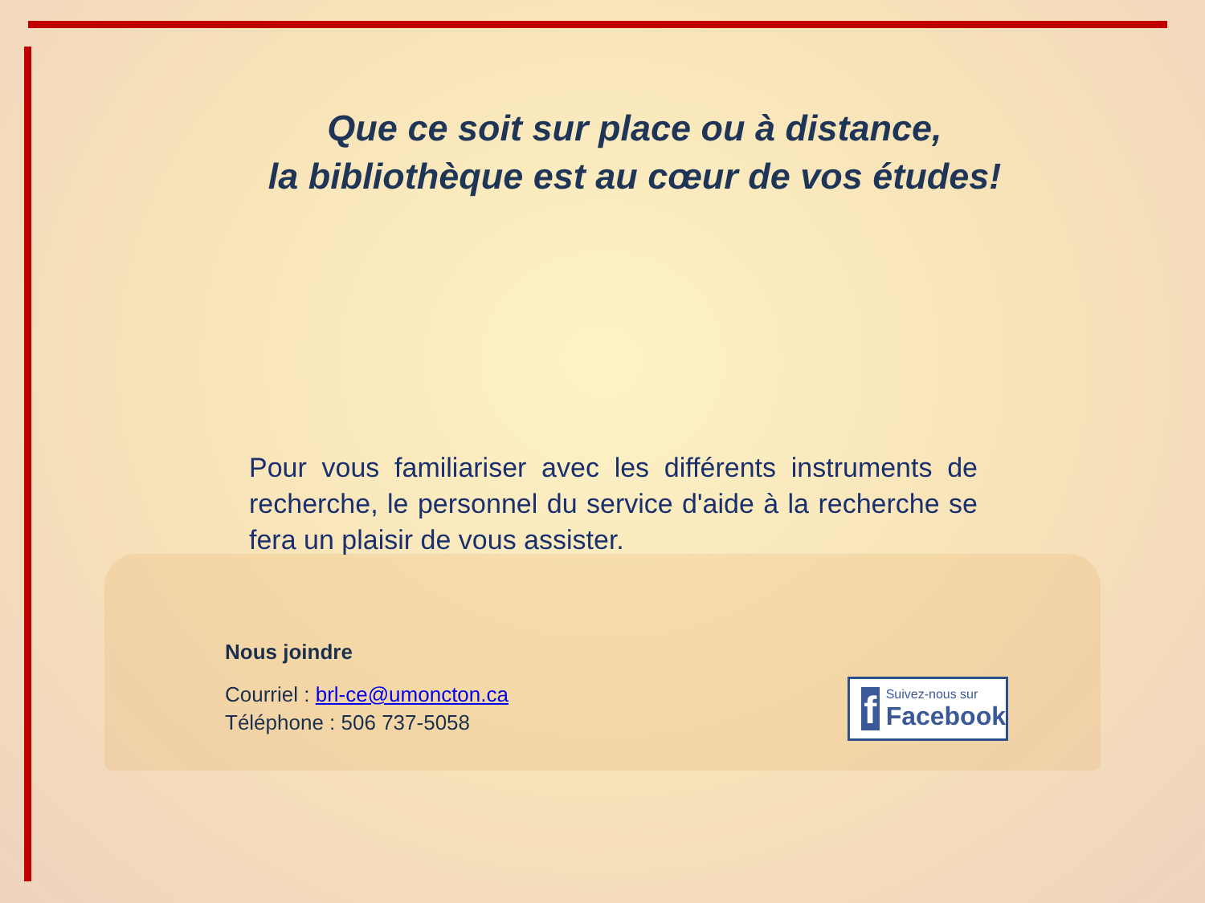Que ce soit sur place ou à distance,
la bibliothèque est au cœur de vos études!
Pour vous familiariser avec les différents instruments de recherche, le personnel du service d'aide à la recherche se fera un plaisir de vous assister.
Nous joindre
Courriel : brl-ce@umoncton.ca
Téléphone : 506 737-5058
f
Suivez-nous sur
Facebook